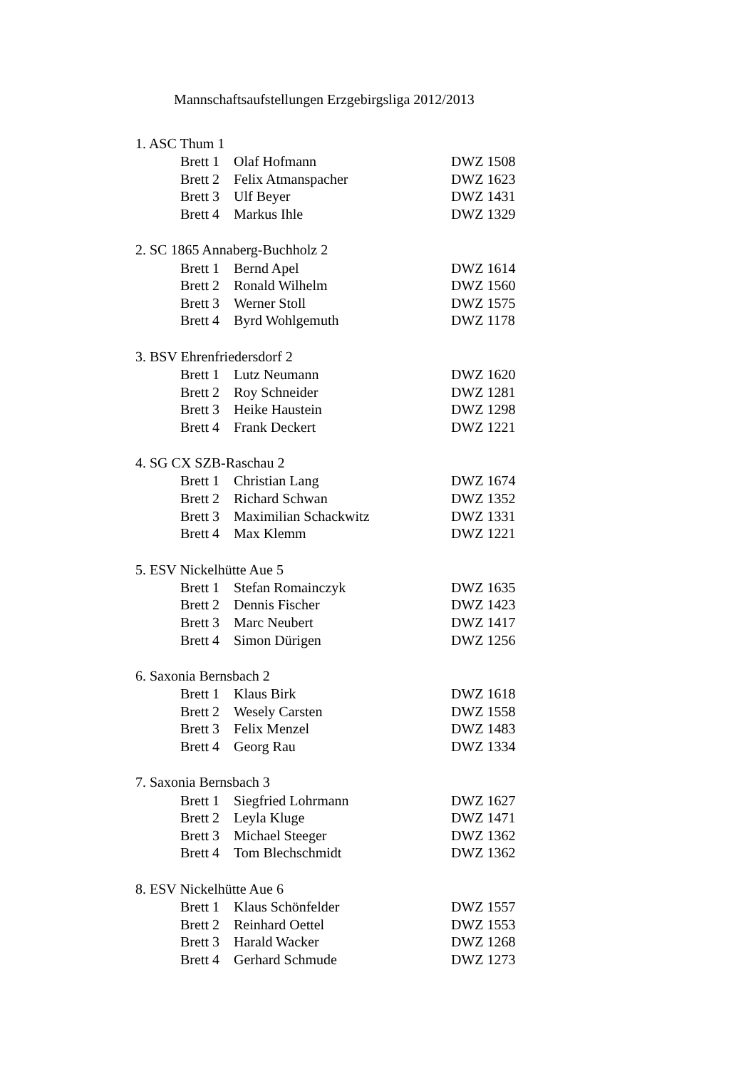Mannschaftsaufstellungen Erzgebirgsliga 2012/2013
1. ASC Thum 1
| Brett 1 | Olaf Hofmann | DWZ 1508 |
| Brett 2 | Felix Atmanspacher | DWZ 1623 |
| Brett 3 | Ulf Beyer | DWZ 1431 |
| Brett 4 | Markus Ihle | DWZ 1329 |
2. SC 1865 Annaberg-Buchholz 2
| Brett 1 | Bernd Apel | DWZ 1614 |
| Brett 2 | Ronald Wilhelm | DWZ 1560 |
| Brett 3 | Werner Stoll | DWZ 1575 |
| Brett 4 | Byrd Wohlgemuth | DWZ 1178 |
3. BSV Ehrenfriedersdorf 2
| Brett 1 | Lutz Neumann | DWZ 1620 |
| Brett 2 | Roy Schneider | DWZ 1281 |
| Brett 3 | Heike Haustein | DWZ 1298 |
| Brett 4 | Frank Deckert | DWZ 1221 |
4. SG CX SZB-Raschau 2
| Brett 1 | Christian Lang | DWZ 1674 |
| Brett 2 | Richard Schwan | DWZ 1352 |
| Brett 3 | Maximilian Schackwitz | DWZ 1331 |
| Brett 4 | Max Klemm | DWZ 1221 |
5. ESV Nickelhütte Aue 5
| Brett 1 | Stefan Romainczyk | DWZ 1635 |
| Brett 2 | Dennis Fischer | DWZ 1423 |
| Brett 3 | Marc Neubert | DWZ 1417 |
| Brett 4 | Simon Dürigen | DWZ 1256 |
6. Saxonia Bernsbach 2
| Brett 1 | Klaus Birk | DWZ 1618 |
| Brett 2 | Wesely Carsten | DWZ 1558 |
| Brett 3 | Felix Menzel | DWZ 1483 |
| Brett 4 | Georg Rau | DWZ 1334 |
7. Saxonia Bernsbach 3
| Brett 1 | Siegfried Lohrmann | DWZ 1627 |
| Brett 2 | Leyla Kluge | DWZ 1471 |
| Brett 3 | Michael Steeger | DWZ 1362 |
| Brett 4 | Tom Blechschmidt | DWZ 1362 |
8. ESV Nickelhütte Aue 6
| Brett 1 | Klaus Schönfelder | DWZ 1557 |
| Brett 2 | Reinhard Oettel | DWZ 1553 |
| Brett 3 | Harald Wacker | DWZ 1268 |
| Brett 4 | Gerhard Schmude | DWZ 1273 |